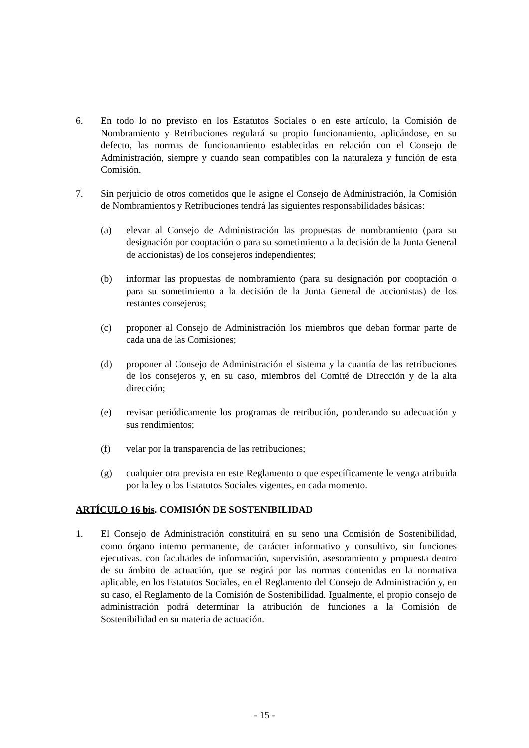6. En todo lo no previsto en los Estatutos Sociales o en este artículo, la Comisión de Nombramiento y Retribuciones regulará su propio funcionamiento, aplicándose, en su defecto, las normas de funcionamiento establecidas en relación con el Consejo de Administración, siempre y cuando sean compatibles con la naturaleza y función de esta Comisión.
7. Sin perjuicio de otros cometidos que le asigne el Consejo de Administración, la Comisión de Nombramientos y Retribuciones tendrá las siguientes responsabilidades básicas:
(a) elevar al Consejo de Administración las propuestas de nombramiento (para su designación por cooptación o para su sometimiento a la decisión de la Junta General de accionistas) de los consejeros independientes;
(b) informar las propuestas de nombramiento (para su designación por cooptación o para su sometimiento a la decisión de la Junta General de accionistas) de los restantes consejeros;
(c) proponer al Consejo de Administración los miembros que deban formar parte de cada una de las Comisiones;
(d) proponer al Consejo de Administración el sistema y la cuantía de las retribuciones de los consejeros y, en su caso, miembros del Comité de Dirección y de la alta dirección;
(e) revisar periódicamente los programas de retribución, ponderando su adecuación y sus rendimientos;
(f) velar por la transparencia de las retribuciones;
(g) cualquier otra prevista en este Reglamento o que específicamente le venga atribuida por la ley o los Estatutos Sociales vigentes, en cada momento.
ARTÍCULO 16 bis. COMISIÓN DE SOSTENIBILIDAD
1. El Consejo de Administración constituirá en su seno una Comisión de Sostenibilidad, como órgano interno permanente, de carácter informativo y consultivo, sin funciones ejecutivas, con facultades de información, supervisión, asesoramiento y propuesta dentro de su ámbito de actuación, que se regirá por las normas contenidas en la normativa aplicable, en los Estatutos Sociales, en el Reglamento del Consejo de Administración y, en su caso, el Reglamento de la Comisión de Sostenibilidad. Igualmente, el propio consejo de administración podrá determinar la atribución de funciones a la Comisión de Sostenibilidad en su materia de actuación.
- 15 -